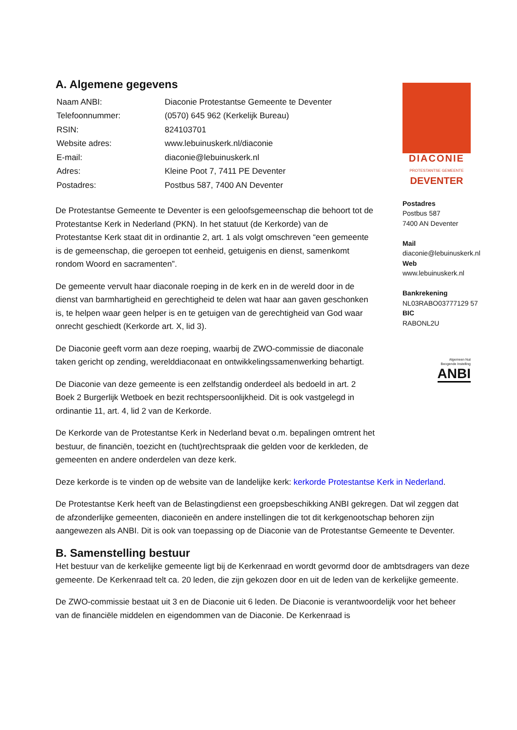A. Algemene gegevens
| Naam ANBI: | Diaconie Protestantse Gemeente te Deventer |
| Telefoonnummer: | (0570) 645 962 (Kerkelijk Bureau) |
| RSIN: | 824103701 |
| Website adres: | www.lebuinuskerk.nl/diaconie |
| E-mail: | diaconie@lebuinuskerk.nl |
| Adres: | Kleine Poot 7, 7411 PE Deventer |
| Postadres: | Postbus 587, 7400 AN Deventer |
De Protestantse Gemeente te Deventer is een geloofsgemeenschap die behoort tot de Protestantse Kerk in Nederland (PKN). In het statuut (de Kerkorde) van de Protestantse Kerk staat dit in ordinantie 2, art. 1 als volgt omschreven “een gemeente is de gemeenschap, die geroepen tot eenheid, getuigenis en dienst, samenkomt rondom Woord en sacramenten”.
De gemeente vervult haar diaconale roeping in de kerk en in de wereld door in de dienst van barmhartigheid en gerechtigheid te delen wat haar aan gaven geschonken is, te helpen waar geen helper is en te getuigen van de gerechtigheid van God waar onrecht geschiedt (Kerkorde art. X, lid 3).
De Diaconie geeft vorm aan deze roeping, waarbij de ZWO-commissie de diaconale taken gericht op zending, werelddiaconaat en ontwikkelingssamenwerking behartigt.
De Diaconie van deze gemeente is een zelfstandig onderdeel als bedoeld in art. 2 Boek 2 Burgerlijk Wetboek en bezit rechtspersoonlijkheid. Dit is ook vastgelegd in ordinantie 11, art. 4, lid 2 van de Kerkorde.
De Kerkorde van de Protestantse Kerk in Nederland bevat o.m. bepalingen omtrent het bestuur, de financiën, toezicht en (tucht)rechtspraak die gelden voor de kerkleden, de gemeenten en andere onderdelen van deze kerk.
Deze kerkorde is te vinden op de website van de landelijke kerk: kerkorde Protestantse Kerk in Nederland.
De Protestantse Kerk heeft van de Belastingdienst een groepsbeschikking ANBI gekregen. Dat wil zeggen dat de afzonderlijke gemeenten, diaconieën en andere instellingen die tot dit kerkgenootschap behoren zijn aangewezen als ANBI. Dit is ook van toepassing op de Diaconie van de Protestantse Gemeente te Deventer.
B. Samenstelling bestuur
Het bestuur van de kerkelijke gemeente ligt bij de Kerkenraad en wordt gevormd door de ambtsdragers van deze gemeente. De Kerkenraad telt ca. 20 leden, die zijn gekozen door en uit de leden van de kerkelijke gemeente.
De ZWO-commissie bestaat uit 3 en de Diaconie uit 6 leden. De Diaconie is verantwoordelijk voor het beheer van de financiële middelen en eigendommen van de Diaconie. De Kerkenraad is
DIACONIE
PROTESTANTSE GEMEENTE
DEVENTER
Postadres
Postbus 587
7400 AN Deventer
Mail
diaconie@lebuinuskerk.nl
Web
www.lebuinuskerk.nl
Bankrekening
NL03RABO03777129 57
BIC
RABONL2U
Algemeen Nut
Beogende Instelling
ANBI